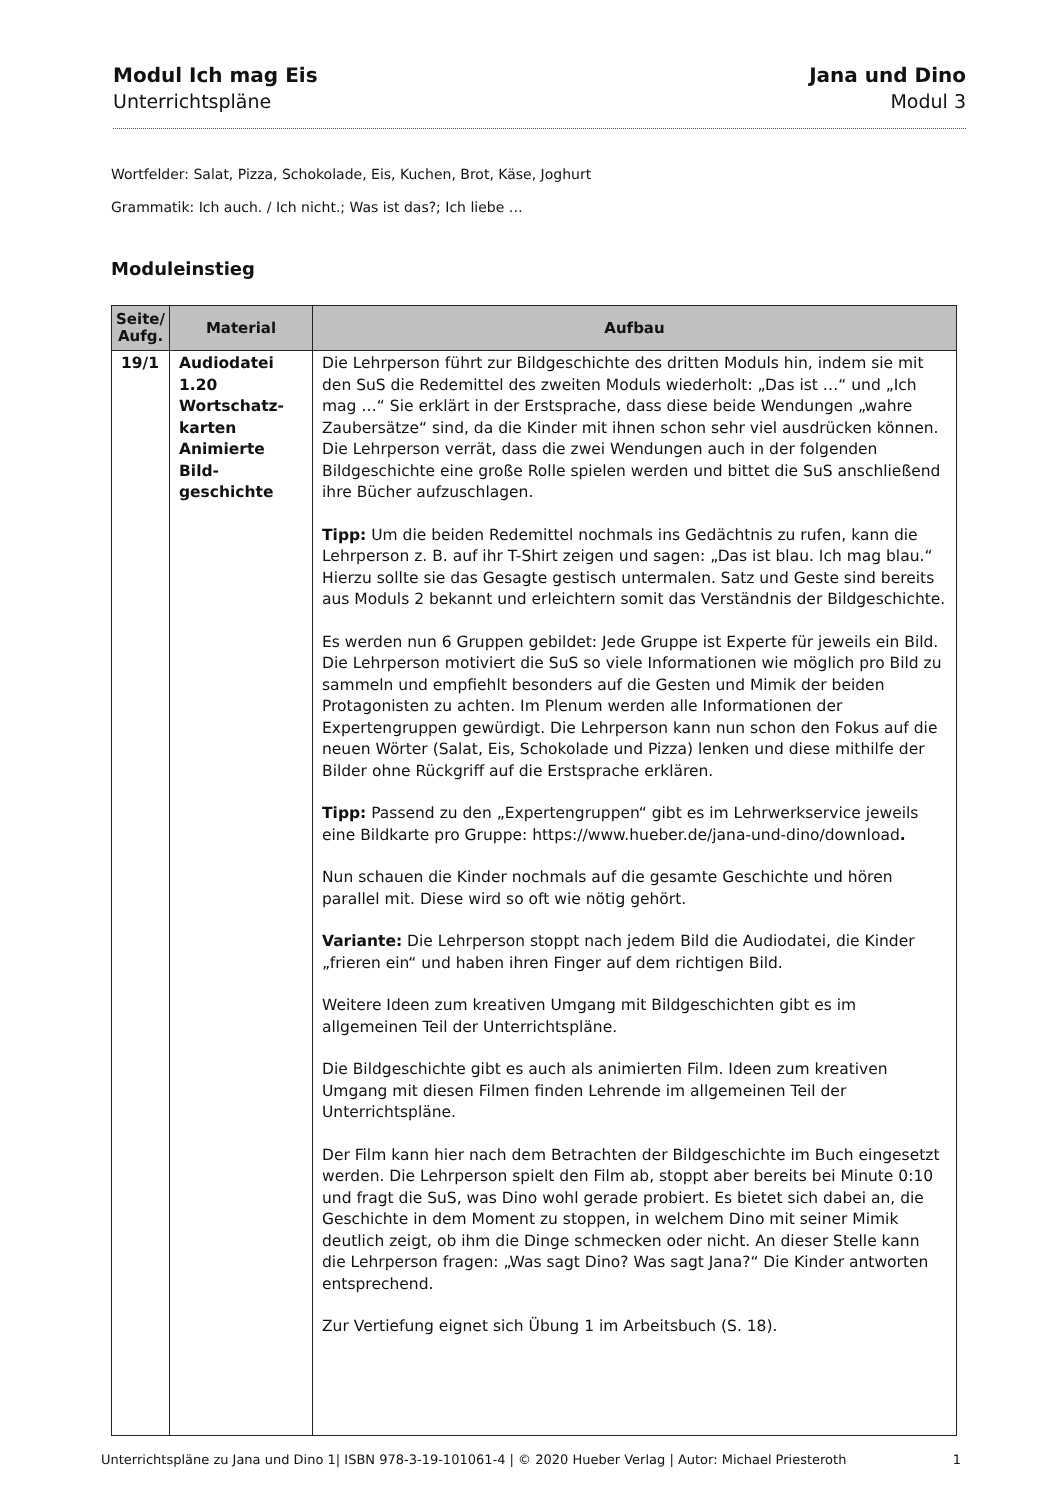Modul Ich mag Eis
Unterrichtspläne
Jana und Dino
Modul 3
Wortfelder: Salat, Pizza, Schokolade, Eis, Kuchen, Brot, Käse, Joghurt
Grammatik: Ich auch. / Ich nicht.; Was ist das?; Ich liebe …
Moduleinstieg
| Seite/ Aufg. | Material | Aufbau |
| --- | --- | --- |
| 19/1 | Audiodatei 1.20 Wortschatz-karten Animierte Bild-geschichte | Die Lehrperson führt zur Bildgeschichte des dritten Moduls hin, indem sie mit den SuS die Redemittel des zweiten Moduls wiederholt: „Das ist …“ und „Ich mag …“ Sie erklärt in der Erstsprache, dass diese beide Wendungen „wahre Zaubersätze“ sind, da die Kinder mit ihnen schon sehr viel ausdrücken können. Die Lehrperson verrät, dass die zwei Wendungen auch in der folgenden Bildgeschichte eine große Rolle spielen werden und bittet die SuS anschließend ihre Bücher aufzuschlagen. Tipp: Um die beiden Redemittel nochmals ins Gedächtnis zu rufen, kann die Lehrperson z. B. auf ihr T-Shirt zeigen und sagen: „Das ist blau. Ich mag blau.“ Hierzu sollte sie das Gesagte gestisch untermalen. Satz und Geste sind bereits aus Moduls 2 bekannt und erleichtern somit das Verständnis der Bildgeschichte. Es werden nun 6 Gruppen gebildet: Jede Gruppe ist Experte für jeweils ein Bild. Die Lehrperson motiviert die SuS so viele Informationen wie möglich pro Bild zu sammeln und empfiehlt besonders auf die Gesten und Mimik der beiden Protagonisten zu achten. Im Plenum werden alle Informationen der Expertengruppen gewürdigt. Die Lehrperson kann nun schon den Fokus auf die neuen Wörter (Salat, Eis, Schokolade und Pizza) lenken und diese mithilfe der Bilder ohne Rückgriff auf die Erstsprache erklären. Tipp: Passend zu den „Expertengruppen“ gibt es im Lehrwerkservice jeweils eine Bildkarte pro Gruppe: https://www.hueber.de/jana-und-dino/download . Nun schauen die Kinder nochmals auf die gesamte Geschichte und hören parallel mit. Diese wird so oft wie nötig gehört. Variante: Die Lehrperson stoppt nach jedem Bild die Audiodatei, die Kinder „frieren ein“ und haben ihren Finger auf dem richtigen Bild. Weitere Ideen zum kreativen Umgang mit Bildgeschichten gibt es im allgemeinen Teil der Unterrichtspläne. Die Bildgeschichte gibt es auch als animierten Film. Ideen zum kreativen Umgang mit diesen Filmen finden Lehrende im allgemeinen Teil der Unterrichtspläne. Der Film kann hier nach dem Betrachten der Bildgeschichte im Buch eingesetzt werden. Die Lehrperson spielt den Film ab, stoppt aber bereits bei Minute 0:10 und fragt die SuS, was Dino wohl gerade probiert. Es bietet sich dabei an, die Geschichte in dem Moment zu stoppen, in welchem Dino mit seiner Mimik deutlich zeigt, ob ihm die Dinge schmecken oder nicht. An dieser Stelle kann die Lehrperson fragen: „Was sagt Dino? Was sagt Jana?“ Die Kinder antworten entsprechend. Zur Vertiefung eignet sich Übung 1 im Arbeitsbuch (S. 18). |
Unterrichtspläne zu Jana und Dino 1| ISBN 978-3-19-101061-4 | © 2020 Hueber Verlag | Autor: Michael Priesteroth 1